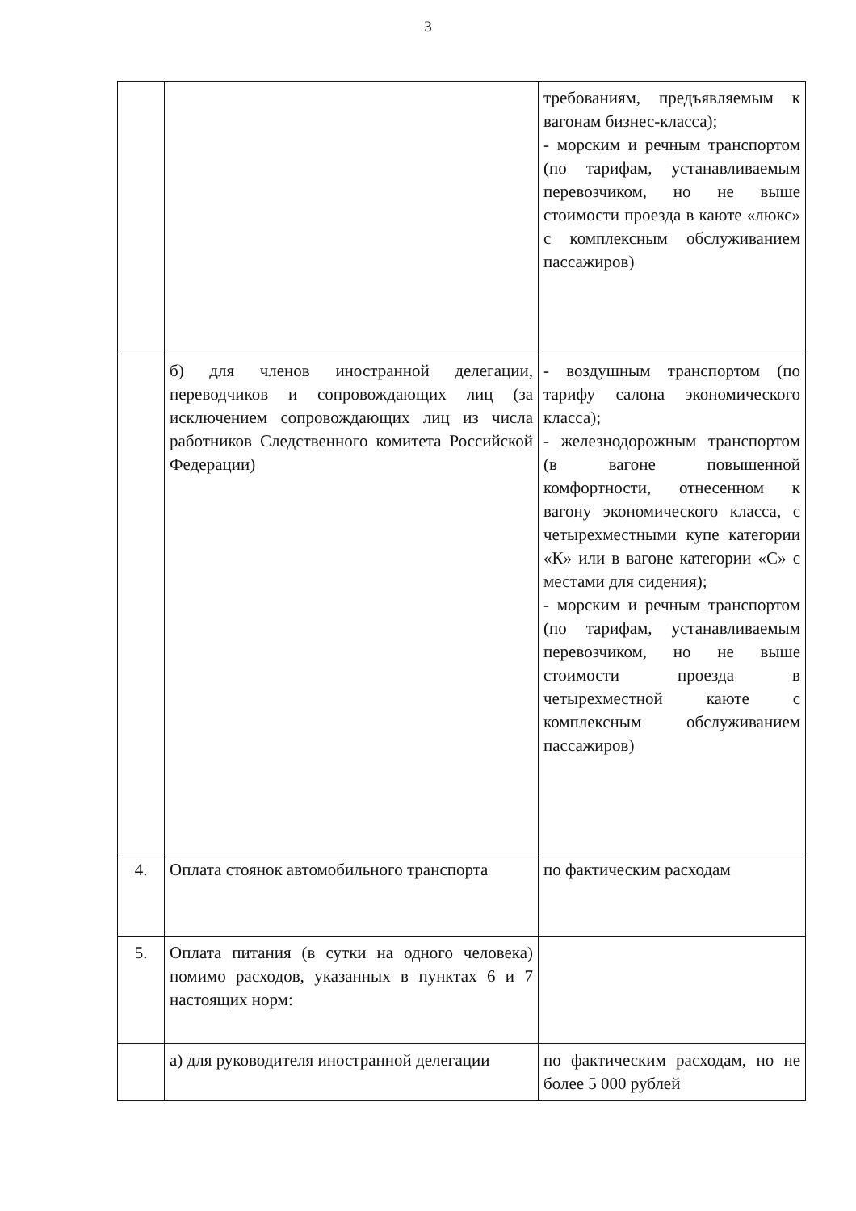3
| | | требованиям, предъявляемым к вагонам бизнес-класса); - морским и речным транспортом (по тарифам, устанавливаемым перевозчиком, но не выше стоимости проезда в каюте «люкс» с комплексным обслуживанием пассажиров) |
| | б) для членов иностранной делегации, переводчиков и сопровождающих лиц (за исключением сопровождающих лиц из числа работников Следственного комитета Российской Федерации) | - воздушным транспортом (по тарифу салона экономического класса); - железнодорожным транспортом (в вагоне повышенной комфортности, отнесенном к вагону экономического класса, с четырехместными купе категории «К» или в вагоне категории «С» с местами для сидения); - морским и речным транспортом (по тарифам, устанавливаемым перевозчиком, но не выше стоимости проезда в четырехместной каюте с комплексным обслуживанием пассажиров) |
| 4. | Оплата стоянок автомобильного транспорта | по фактическим расходам |
| 5. | Оплата питания (в сутки на одного человека) помимо расходов, указанных в пунктах 6 и 7 настоящих норм: | |
| | а) для руководителя иностранной делегации | по фактическим расходам, но не более 5 000 рублей |